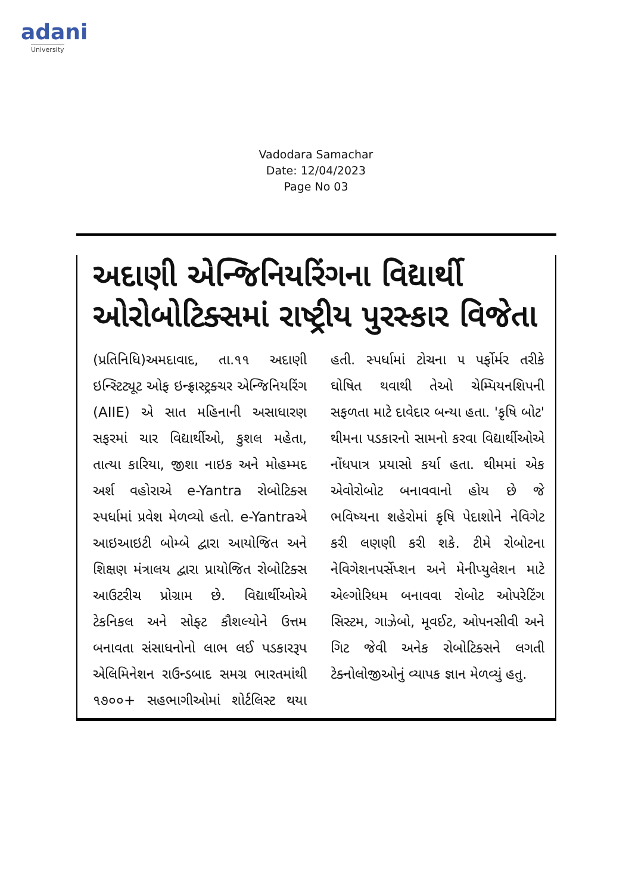adani
University
Vadodara Samachar
Date: 12/04/2023
Page No 03
અદાણી એન્જિનિયરિંગના વિદ્યાર્થી ઓરોબોટિક્સમાં રાષ્ટ્રીય પુરસ્કાર વિજેતા
(પ્રતિનિધિ)અમદાવાદ, તા.૧૧ અદાણી ઇન્સ્ટિટ્યૂટ ઓફ ઇન્ફ્રાસ્ટ્રક્ચર એન્જિનિયરિંગ (AIIE) એ સાત મહિનાની અસાધારણ સફરમાં ચાર વિદ્યાર્થીઓ, કુશલ મહેતા, તાત્યા કારિયા, જીશા નાઇક અને મોહમ્મદ અર્શ વહોરાએ e-Yantra રોબોટિક્સ સ્પર્ધામાં પ્રવેશ મેળવ્યો હતો. e-Yantraએ આઇઆઇટી બોમ્બે દ્વારા આયોજિત અને શિક્ષણ મંત્રાલય દ્વારા પ્રાયોજિત રોબોટિક્સ આઉટરીચ પ્રોગ્રામ છે. વિદ્યાર્થીઓએ ટેકનિકલ અને સોફ્ટ કૌશલ્યોને ઉત્તમ બનાવતા સંસાધનોનો લાભ લઈ પડકારરૂપ એલિમિનેશન રાઉન્ડબાદ સમગ્ર ભારતમાંથી ૧૭૦૦+ સહભાગીઓમાં શોર્ટલિસ્ટ થયા હતી. સ્પર્ધામાં ટોચના ૫ પર્ફોર્મર તરીકે ઘોષિત થવાથી તેઓ ચેમ્પિયનશિપની સફળતા માટે દાવેદાર બન્યા હતા. 'કૃષિ બોટ' થીમના પડકારનો સામનો કરવા વિદ્યાર્થીઓએ નોંધપાત્ર પ્રયાસો કર્યા હતા. થીમમાં એક એવોરોબોટ બનાવવાનો હોય છે જે ભવિષ્યના શહેરોમાં કૃષિ પેદાશોને નેવિગેટ કરી લણણી કરી શકે. ટીમે રોબોટના નેવિગેશનપર્સેપ્શન અને મેનીપ્યુલેશન માટે એલ્ગોરિધમ બનાવવા રોબોટ ઓપરેટિંગ સિસ્ટમ, ગાઝેબો, મૂવઈટ, ઓપનસીવી અને ગિટ જેવી અનેક રોબોટિક્સને લગતી ટેક્નોલોજીઓનું વ્યાપક જ્ઞાન મેળવ્યું હતુ.